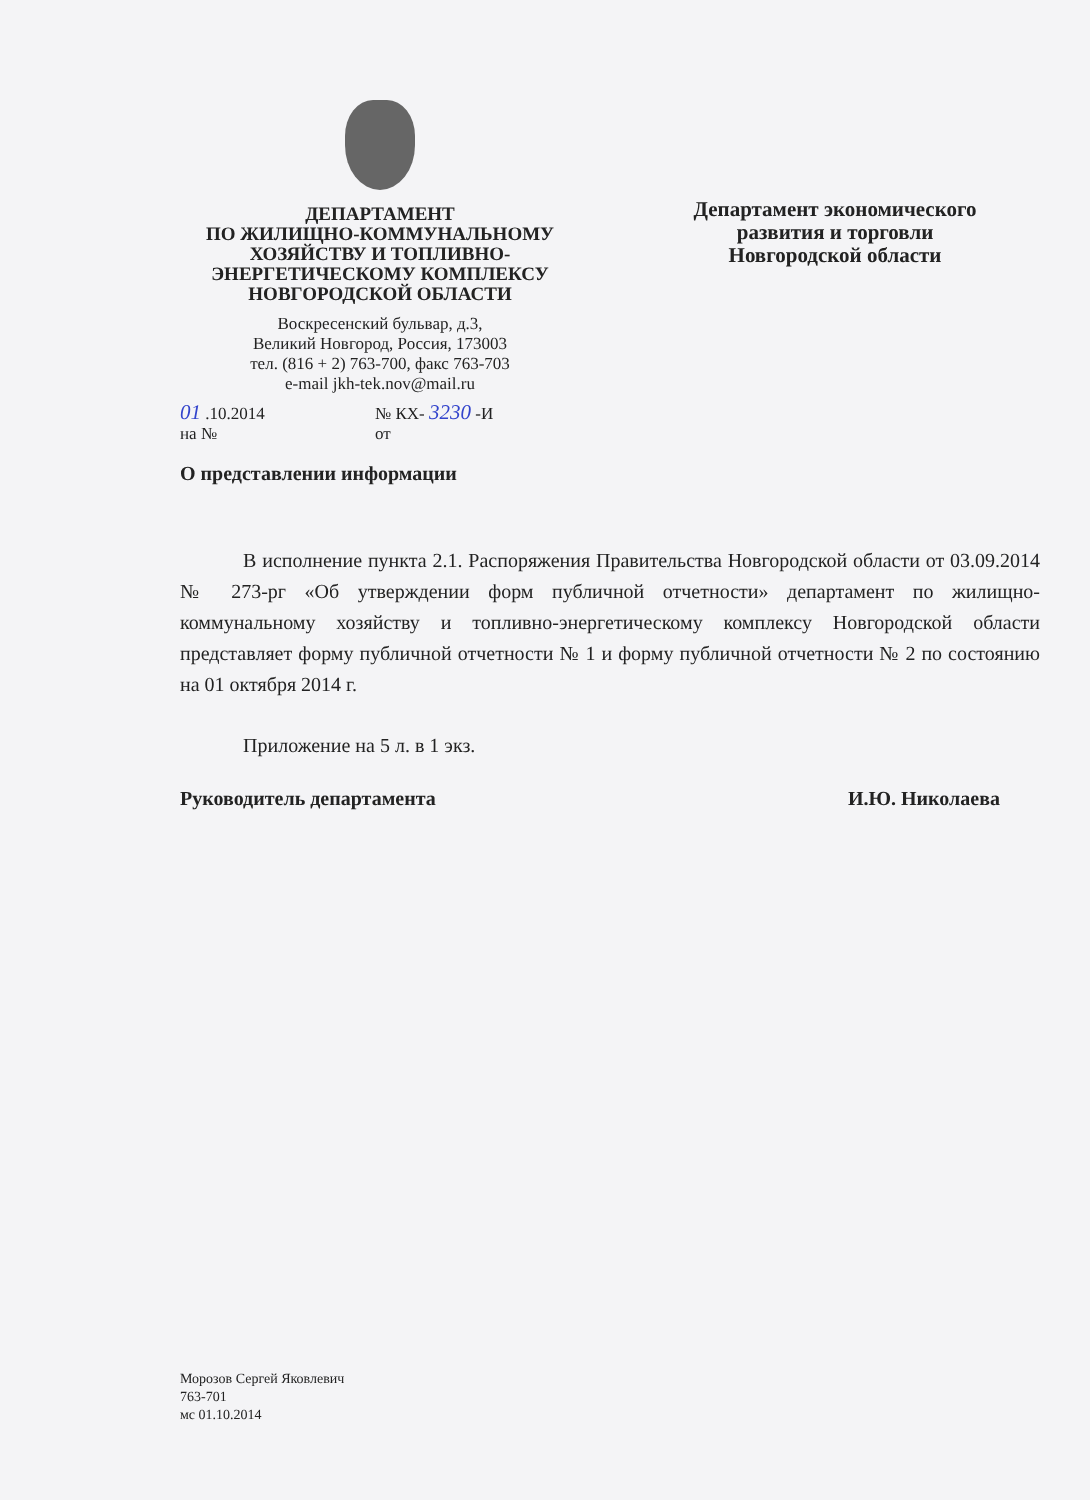ДЕПАРТАМЕНТ
ПО ЖИЛИЩНО-КОММУНАЛЬНОМУ
ХОЗЯЙСТВУ И ТОПЛИВНО-
ЭНЕРГЕТИЧЕСКОМУ КОМПЛЕКСУ
НОВГОРОДСКОЙ ОБЛАСТИ
Воскресенский бульвар, д.3,
Великий Новгород, Россия, 173003
тел. (816 + 2) 763-700, факс 763-703
e-mail jkh-tek.nov@mail.ru
Департамент экономического
развития и торговли
Новгородской области
01 .10.2014
на №
№ КХ- 3230 -И
от
О представлении информации
В исполнение пункта 2.1. Распоряжения Правительства Новгородской области от 03.09.2014 № 273-рг «Об утверждении форм публичной отчетности» департамент по жилищно-коммунальному хозяйству и топливно-энергетическому комплексу Новгородской области представляет форму публичной отчетности № 1 и форму публичной отчетности № 2 по состоянию на 01 октября 2014 г.
Приложение на 5 л. в 1 экз.
Руководитель департамента И.Ю. Николаева
Морозов Сергей Яковлевич
763-701
мс 01.10.2014